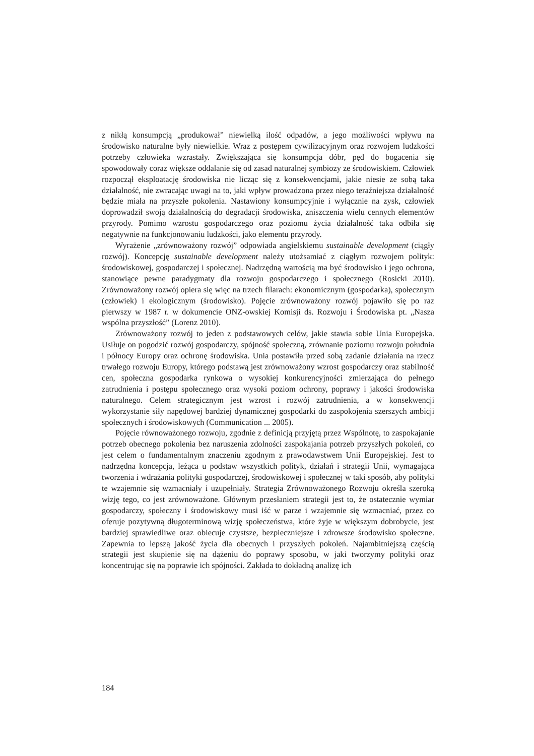z nikłą konsumpcją „produkował” niewielką ilość odpadów, a jego możliwości wpływu na środowisko naturalne były niewielkie. Wraz z postępem cywilizacyjnym oraz rozwojem ludzkości potrzeby człowieka wzrastały. Zwiększająca się konsumpcja dóbr, pęd do bogacenia się spowodowały coraz większe oddalanie się od zasad naturalnej symbiozy ze środowiskiem. Człowiek rozpoczął eksploatację środowiska nie licząc się z konsekwencjami, jakie niesie ze sobą taka działalność, nie zwracając uwagi na to, jaki wpływ prowadzona przez niego teraźniejsza działalność będzie miała na przyszłe pokolenia. Nastawiony konsumpcyjnie i wyłącznie na zysk, człowiek doprowadził swoją działalnością do degradacji środowiska, zniszczenia wielu cennych elementów przyrody. Pomimo wzrostu gospodarczego oraz poziomu życia działalność taka odbiła się negatywnie na funkcjonowaniu ludzkości, jako elementu przyrody.
Wyrażenie „zrównoważony rozwój” odpowiada angielskiemu sustainable development (ciągły rozwój). Koncepcję sustainable development należy utożsamiać z ciągłym rozwojem polityk: środowiskowej, gospodarczej i społecznej. Nadrzędną wartością ma być środowisko i jego ochrona, stanowiące pewne paradygmaty dla rozwoju gospodarczego i społecznego (Rosicki 2010). Zrównoważony rozwój opiera się więc na trzech filarach: ekonomicznym (gospodarka), społecznym (człowiek) i ekologicznym (środowisko). Pojęcie zrównoważony rozwój pojawiło się po raz pierwszy w 1987 r. w dokumencie ONZ-owskiej Komisji ds. Rozwoju i Środowiska pt. „Nasza wspólna przyszłość” (Lorenz 2010).
Zrównoważony rozwój to jeden z podstawowych celów, jakie stawia sobie Unia Europejska. Usiłuje on pogodzić rozwój gospodarczy, spójność społeczną, zrównanie poziomu rozwoju południa i północy Europy oraz ochronę środowiska. Unia postawiła przed sobą zadanie działania na rzecz trwałego rozwoju Europy, którego podstawą jest zrównoważony wzrost gospodarczy oraz stabilność cen, społeczna gospodarka rynkowa o wysokiej konkurencyjności zmierzająca do pełnego zatrudnienia i postępu społecznego oraz wysoki poziom ochrony, poprawy i jakości środowiska naturalnego. Celem strategicznym jest wzrost i rozwój zatrudnienia, a w konsekwencji wykorzystanie siły napędowej bardziej dynamicznej gospodarki do zaspokojenia szerszych ambicji społecznych i środowiskowych (Communication ... 2005).
Pojęcie równoważonego rozwoju, zgodnie z definicją przyjętą przez Wspólnotę, to zaspokajanie potrzeb obecnego pokolenia bez naruszenia zdolności zaspokajania potrzeb przyszłych pokoleń, co jest celem o fundamentalnym znaczeniu zgodnym z prawodawstwem Unii Europejskiej. Jest to nadrzędna koncepcja, leżąca u podstaw wszystkich polityk, działań i strategii Unii, wymagająca tworzenia i wdrażania polityki gospodarczej, środowiskowej i społecznej w taki sposób, aby polityki te wzajemnie się wzmacniały i uzupełniały. Strategia Zrównoważonego Rozwoju określa szeroką wizję tego, co jest zrównoważone. Głównym przesłaniem strategii jest to, że ostatecznie wymiar gospodarczy, społeczny i środowiskowy musi iść w parze i wzajemnie się wzmacniać, przez co oferuje pozytywną długoterminową wizję społeczeństwa, które żyje w większym dobrobycie, jest bardziej sprawiedliwe oraz obiecuje czystsze, bezpieczniejsze i zdrowsze środowisko społeczne. Zapewnia to lepszą jakość życia dla obecnych i przyszłych pokoleń. Najambitniejszą częścią strategii jest skupienie się na dążeniu do poprawy sposobu, w jaki tworzymy polityki oraz koncentrując się na poprawie ich spójności. Zakłada to dokładną analizę ich
184